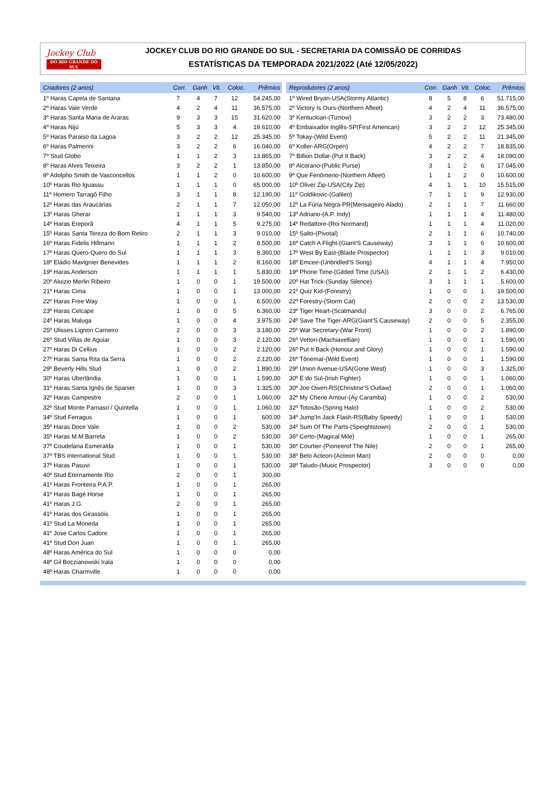Jockey Club
DO RIO GRANDE DO SUL
JOCKEY CLUB DO RIO GRANDE DO SUL - SECRETARIA DA COMISSÃO DE CORRIDAS
ESTATÍSTICAS DA TEMPORADA 2021/2022 (Até 12/05/2022)
| Criadores (2 anos) | Corr. | Ganh | Vit. | Coloc. | Prêmios |
| --- | --- | --- | --- | --- | --- |
| 1º Haras Capela de Santana | 7 | 4 | 7 | 12 | 54.245,00 |
| 2º Haras Vale Verde | 4 | 2 | 4 | 11 | 36.575,00 |
| 3º Haras Santa Maria de Araras | 9 | 3 | 3 | 15 | 31.620,00 |
| 4º Haras Nijú | 5 | 3 | 3 | 4 | 19.610,00 |
| 5º Haras Paraiso da Lagoa | 3 | 2 | 2 | 12 | 25.345,00 |
| 6º Haras Palmerini | 3 | 2 | 2 | 6 | 16.040,00 |
| 7º Stud Globo | 1 | 1 | 2 | 3 | 13.865,00 |
| 8º Haras Alves Teixeira | 3 | 2 | 2 | 1 | 13.850,00 |
| 9º Adolpho Smith de Vasconcellos | 1 | 1 | 2 | 0 | 10.600,00 |
| 10º Haras Rio Iguassu | 1 | 1 | 1 | 0 | 65.000,00 |
| 11º Homero Tarragô Filho | 3 | 1 | 1 | 8 | 12.190,00 |
| 12º Haras das Araucárias | 2 | 1 | 1 | 7 | 12.050,00 |
| 13º Haras Gherar | 1 | 1 | 1 | 3 | 9.540,00 |
| 14º Haras Ereporã | 4 | 1 | 1 | 5 | 9.275,00 |
| 15º Haras Santa Tereza do Bom Retiro | 2 | 1 | 1 | 3 | 9.010,00 |
| 16º Haras Fidelis Hillmann | 1 | 1 | 1 | 2 | 8.500,00 |
| 17º Haras Quero-Quero do Sul | 1 | 1 | 1 | 3 | 8.360,00 |
| 18º Eládio Mavignier Benevides | 1 | 1 | 1 | 2 | 8.160,00 |
| 19º Haras Anderson | 1 | 1 | 1 | 1 | 5.830,00 |
| 20º Aluizio Merlin Ribeiro | 1 | 0 | 0 | 1 | 19.500,00 |
| 21º Haras Cima | 1 | 0 | 0 | 1 | 13.000,00 |
| 22º Haras Free Way | 1 | 0 | 0 | 1 | 6.500,00 |
| 23º Haras Celcape | 1 | 0 | 0 | 5 | 6.360,00 |
| 24º Haras Maluga | 1 | 0 | 0 | 4 | 3.975,00 |
| 25º Ulisses Lignon Carneiro | 2 | 0 | 0 | 3 | 3.180,00 |
| 26º Stud Villas de Aguiar | 1 | 0 | 0 | 3 | 2.120,00 |
| 27º Haras Di Cellius | 1 | 0 | 0 | 2 | 2.120,00 |
| 27º Haras Santa Rita da Serra | 1 | 0 | 0 | 2 | 2.120,00 |
| 29º Beverly Hills Stud | 1 | 0 | 0 | 2 | 1.890,00 |
| 30º Haras Uberlândia | 1 | 0 | 0 | 1 | 1.590,00 |
| 31º Haras Santa Ignês de Spanier | 1 | 0 | 0 | 3 | 1.325,00 |
| 32º Haras Campestre | 2 | 0 | 0 | 1 | 1.060,00 |
| 32º Stud Monte Parnaso / Quintella | 1 | 0 | 0 | 1 | 1.060,00 |
| 34º Stud Ferragus | 1 | 0 | 0 | 1 | 600,00 |
| 35º Haras Doce Vale | 1 | 0 | 0 | 2 | 530,00 |
| 35º Haras M.M.Barreta | 1 | 0 | 0 | 2 | 530,00 |
| 37º Coudelaria Esmeralda | 1 | 0 | 0 | 1 | 530,00 |
| 37º TBS International Stud | 1 | 0 | 0 | 1 | 530,00 |
| 37º Haras Pasuvi | 1 | 0 | 0 | 1 | 530,00 |
| 40º Stud Eternamente Rio | 2 | 0 | 0 | 1 | 300,00 |
| 41º Haras Fronteira P.A.P. | 1 | 0 | 0 | 1 | 265,00 |
| 41º Haras Bagé Horse | 1 | 0 | 0 | 1 | 265,00 |
| 41º Haras J.G. | 2 | 0 | 0 | 1 | 265,00 |
| 41º Haras dos Girassóis | 1 | 0 | 0 | 1 | 265,00 |
| 41º Stud La Moneda | 1 | 0 | 0 | 1 | 265,00 |
| 41º Jose Carlos Cadore | 1 | 0 | 0 | 1 | 265,00 |
| 41º Stud Don Juan | 1 | 0 | 0 | 1 | 265,00 |
| 48º Haras América do Sul | 1 | 0 | 0 | 0 | 0,00 |
| 48º Gil Boczianowski Irala | 1 | 0 | 0 | 0 | 0,00 |
| 48º Haras Charmville | 1 | 0 | 0 | 0 | 0,00 |
| Reprodutores (2 anos) | Corr. | Ganh | Vit. | Coloc. | Prêmios |
| --- | --- | --- | --- | --- | --- |
| 1º Wired Bryan-USA(Stormy Atlantic) | 8 | 5 | 8 | 6 | 51.715,00 |
| 2º Victory Is Ours-(Northern Afleet) | 4 | 2 | 4 | 11 | 36.575,00 |
| 3º Kentuckian-(Tiznow) | 3 | 2 | 2 | 3 | 73.480,00 |
| 4º Embaixador Inglês-SP(First American) | 3 | 2 | 2 | 12 | 25.345,00 |
| 5º Tokay-(Wild Event) | 5 | 2 | 2 | 11 | 21.345,00 |
| 6º Koller-ARG(Orpen) | 4 | 2 | 2 | 7 | 18.835,00 |
| 7º Billion Dollar-(Put It Back) | 3 | 2 | 2 | 4 | 18.090,00 |
| 8º Alcorano-(Public Purse) | 3 | 1 | 2 | 6 | 17.045,00 |
| 9º Que Fenômeno-(Northern Afleet) | 1 | 1 | 2 | 0 | 10.600,00 |
| 10º Oliver Zip-USA(City Zip) | 4 | 1 | 1 | 10 | 15.515,00 |
| 11º Goldikovic-(Galileo) | 7 | 1 | 1 | 9 | 12.930,00 |
| 12º La Fúria Negra-PR(Mensageiro Alado) | 2 | 1 | 1 | 7 | 11.660,00 |
| 13º Adriano-(A.P. Indy) | 1 | 1 | 1 | 4 | 11.480,00 |
| 14º Redattore-(Roi Normand) | 1 | 1 | 1 | 4 | 11.020,00 |
| 15º Salto-(Pivotal) | 2 | 1 | 1 | 6 | 10.740,00 |
| 16º Catch A Flight-(Giant'S Causeway) | 3 | 1 | 1 | 6 | 10.600,00 |
| 17º West By East-(Blade Prospector) | 1 | 1 | 1 | 3 | 9.010,00 |
| 18º Emcee-(Unbridled'S Song) | 4 | 1 | 1 | 4 | 7.950,00 |
| 19º Phone Time-(Gilded Time (USA)) | 2 | 1 | 1 | 2 | 6.430,00 |
| 20º Hat Trick-(Sunday Silence) | 3 | 1 | 1 | 1 | 5.600,00 |
| 21º Quiz Kid-(Forestry) | 1 | 0 | 0 | 1 | 19.500,00 |
| 22º Forestry-(Storm Cat) | 2 | 0 | 0 | 2 | 13.530,00 |
| 23º Tiger Heart-(Scatmandu) | 3 | 0 | 0 | 2 | 6.765,00 |
| 24º Save The Tiger-ARG(Giant'S Causeway) | 2 | 0 | 0 | 5 | 2.355,00 |
| 25º War Secretary-(War Front) | 1 | 0 | 0 | 2 | 1.890,00 |
| 26º Vettori-(Machiavellian) | 1 | 0 | 0 | 1 | 1.590,00 |
| 26º Put It Back-(Honour and Glory) | 1 | 0 | 0 | 1 | 1.590,00 |
| 26º Tônemaí-(Wild Event) | 1 | 0 | 0 | 1 | 1.590,00 |
| 29º Union Avenue-USA(Gone West) | 1 | 0 | 0 | 3 | 1.325,00 |
| 30º É do Sul-(Irish Fighter) | 1 | 0 | 0 | 1 | 1.060,00 |
| 30º Joe Owen-RS(Christine'S Outlaw) | 2 | 0 | 0 | 1 | 1.060,00 |
| 32º My Cherie Amour-(Ay Caramba) | 1 | 0 | 0 | 2 | 530,00 |
| 32º Totosão-(Spring Halo) | 1 | 0 | 0 | 2 | 530,00 |
| 34º Jump'In Jack Flash-RS(Baby Speedy) | 1 | 0 | 0 | 1 | 530,00 |
| 34º Sum Of The Parts-(Speightstown) | 2 | 0 | 0 | 1 | 530,00 |
| 36º Certo-(Magical Mile) | 1 | 0 | 0 | 1 | 265,00 |
| 36º Courtier-(Pioneerof The Nile) | 2 | 0 | 0 | 1 | 265,00 |
| 38º Belo Acteon-(Acteon Man) | 2 | 0 | 0 | 0 | 0,00 |
| 38º Taludo-(Music Prospector) | 3 | 0 | 0 | 0 | 0,00 |